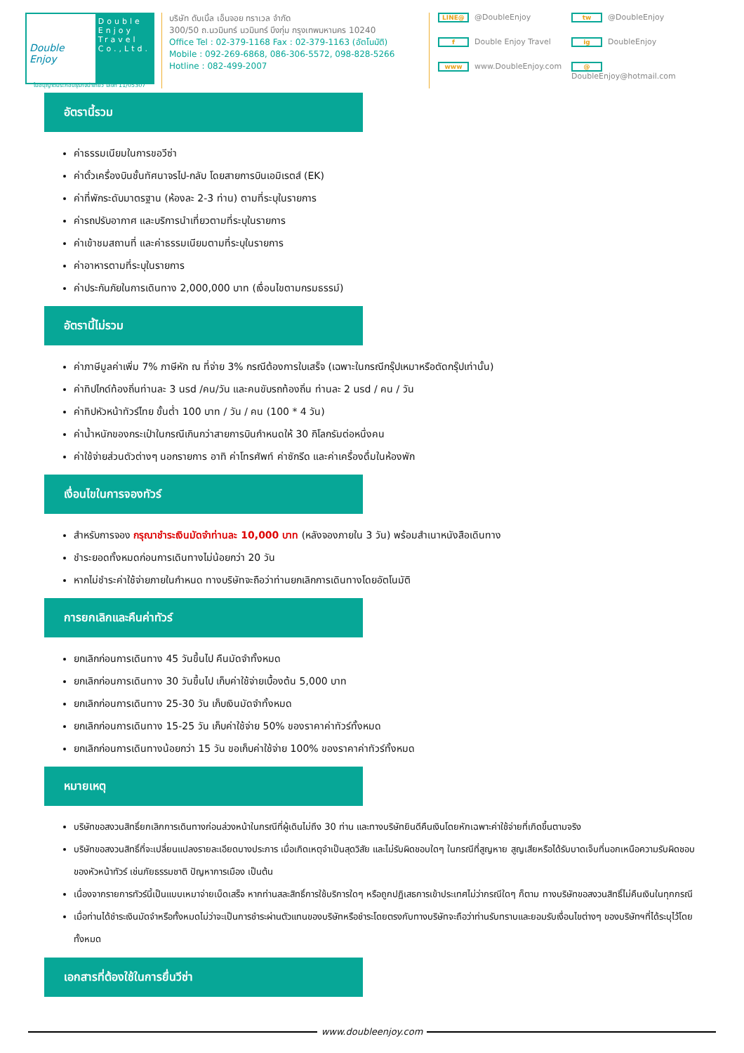Double Enjoy
Double
Enjoy
Travel
Co.,Ltd.
บริษัท ดับเบิ้ล เอ็นจอย ทราเวล จำกัด
300/50 ถ.นวมินทร์ นวมินทร์ บึงกุ่ม กรุงเทพมหานคร 10240
Office Tel : 02-379-1168 Fax : 02-379-1163 (อัตโนมัติ)
Mobile : 092-269-6868, 086-306-5572, 098-828-5266
Hotline : 082-499-2007
LINE@ @DoubleEnjoy tw @DoubleEnjoy f Double Enjoy Travel ig DoubleEnjoy www www.DoubleEnjoy.com @ DoubleEnjoy@hotmail.com
ใบอนุญาตประกอบธุรกิจนำเที่ยว เลขที่ 11/05307
อัตรานี้รวม
ค่าธรรมเนียมในการขอวีซ่า
ค่าตั๋วเครื่องบินชั้นทัศนาจรไป-กลับ โดยสายการบินเอมิเรตส์ (EK)
ค่าที่พักระดับมาตรฐาน (ห้องละ 2-3 ท่าน) ตามที่ระบุในรายการ
ค่ารถปรับอากาศ และบริการนำเที่ยวตามที่ระบุในรายการ
ค่าเข้าชมสถานที่ และค่าธรรมเนียมตามที่ระบุในรายการ
ค่าอาหารตามที่ระบุในรายการ
ค่าประกันภัยในการเดินทาง 2,000,000 บาท (เงื่อนไขตามกรมธรรม์)
อัตรานี้ไม่รวม
ค่าภาษีมูลค่าเพิ่ม 7% ภาษีหัก ณ ที่จ่าย 3% กรณีต้องการใบเสร็จ (เฉพาะในกรณีกรุ๊ปเหมาหรือตัดกรุ๊ปเท่านั้น)
ค่าทิปไกด์ท้องถิ่นท่านละ 3 usd /คน/วัน และคนขับรถท้องถิ่น ท่านละ 2 usd / คน / วัน
ค่าทิปหัวหน้าทัวร์ไทย ขั้นต่ำ 100 บาท / วัน / คน (100 * 4 วัน)
ค่าน้ำหนักของกระเป๋าในกรณีเกินกว่าสายการบินกำหนดให้ 30 กิโลกรัมต่อหนึ่งคน
ค่าใช้จ่ายส่วนตัวต่างๆ นอกรายการ อาทิ ค่าโทรศัพท์ ค่าซักรีด และค่าเครื่องดื่มในห้องพัก
เงื่อนไขในการจองทัวร์
สำหรับการจอง กรุณาชำระเงินมัดจำท่านละ 10,000 บาท (หลังจองภายใน 3 วัน) พร้อมสำเนาหนังสือเดินทาง
ชำระยอดทั้งหมดก่อนการเดินทางไม่น้อยกว่า 20 วัน
หากไม่ชำระค่าใช้จ่ายภายในกำหนด ทางบริษัทจะถือว่าท่านยกเลิกการเดินทางโดยอัตโนมัติ
การยกเลิกและคืนค่าทัวร์
ยกเลิกก่อนการเดินทาง 45 วันขึ้นไป คืนมัดจำทั้งหมด
ยกเลิกก่อนการเดินทาง 30 วันขึ้นไป เก็บค่าใช้จ่ายเบื้องต้น 5,000 บาท
ยกเลิกก่อนการเดินทาง 25-30 วัน เก็บเงินมัดจำทั้งหมด
ยกเลิกก่อนการเดินทาง 15-25 วัน เก็บค่าใช้จ่าย 50% ของราคาค่าทัวร์ทั้งหมด
ยกเลิกก่อนการเดินทางน้อยกว่า 15 วัน ขอเก็บค่าใช้จ่าย 100% ของราคาค่าทัวร์ทั้งหมด
หมายเหตุ
บริษัทขอสงวนสิทธิ์ยกเลิกการเดินทางก่อนล่วงหน้าในกรณีที่ผู้เดินไม่ถึง 30 ท่าน และทางบริษัทยินดีคืนเงินโดยหักเฉพาะค่าใช้จ่ายที่เกิดขึ้นตามจริง
บริษัทขอสงวนสิทธิ์ที่จะเปลี่ยนแปลงรายละเอียดบางประการ เมื่อเกิดเหตุจำเป็นสุดวิสัย และไม่รับผิดชอบใดๆ ในกรณีที่สูญหาย สูญเสียหรือได้รับบาดเจ็บที่นอกเหนือความรับผิดชอบของหัวหน้าทัวร์ เช่นภัยธรรมชาติ ปัญหาการเมือง เป็นต้น
เนื่องจากรายการทัวร์นี้เป็นแบบเหมาจ่ายเบ็ดเสร็จ หากท่านสละสิทธิ์การใช้บริการใดๆ หรือถูกปฏิเสธการเข้าประเทศไม่ว่ากรณีใดๆ ก็ตาม ทางบริษัทขอสงวนสิทธิ์ไม่คืนเงินในทุกกรณี
เมื่อท่านได้ชำระเงินมัดจำหรือทั้งหมดไม่ว่าจะเป็นการชำระผ่านตัวแทนของบริษัทหรือชำระโดยตรงกับทางบริษัทจะถือว่าท่านรับทราบและยอมรับเงื่อนไขต่างๆ ของบริษัทฯที่ได้ระบุไว้โดยทั้งหมด
เอกสารที่ต้องใช้ในการยื่นวีซ่า
www.doubleenjoy.com